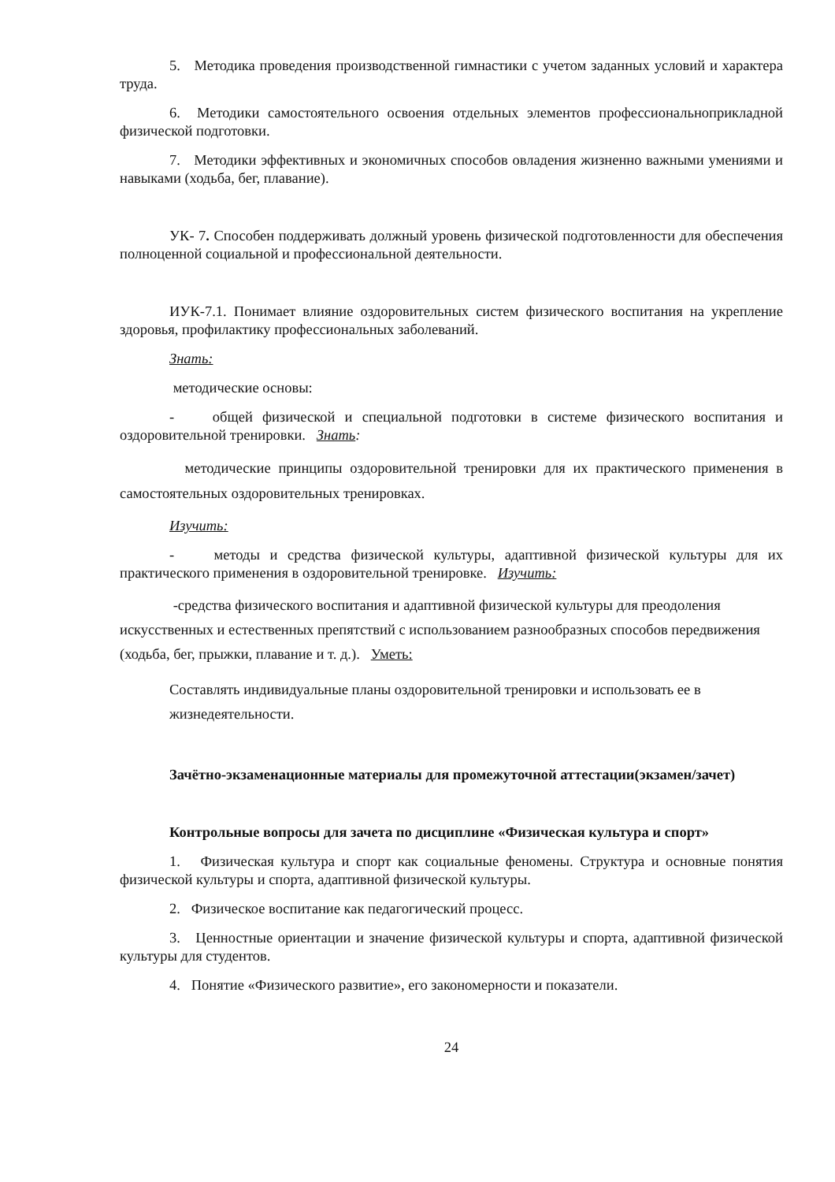5. Методика проведения производственной гимнастики с учетом заданных условий и характера труда.
6. Методики самостоятельного освоения отдельных элементов профессиональноприкладной физической подготовки.
7. Методики эффективных и экономичных способов овладения жизненно важными умениями и навыками (ходьба, бег, плавание).
УК- 7. Способен поддерживать должный уровень физической подготовленности для обеспечения полноценной социальной и профессиональной деятельности.
ИУК-7.1. Понимает влияние оздоровительных систем физического воспитания на укрепление здоровья, профилактику профессиональных заболеваний.
Знать:
методические основы:
- общей физической и специальной подготовки в системе физического воспитания и оздоровительной тренировки. Знать:
методические принципы оздоровительной тренировки для их практического применения в самостоятельных оздоровительных тренировках.
Изучить:
- методы и средства физической культуры, адаптивной физической культуры для их практического применения в оздоровительной тренировке. Изучить:
-средства физического воспитания и адаптивной физической культуры для преодоления искусственных и естественных препятствий с использованием разнообразных способов передвижения (ходьба, бег, прыжки, плавание и т. д.). Уметь:
Составлять индивидуальные планы оздоровительной тренировки и использовать ее в жизнедеятельности.
Зачётно-экзаменационные материалы для промежуточной аттестации(экзамен/зачет)
Контрольные вопросы для зачета по дисциплине «Физическая культура и спорт»
1. Физическая культура и спорт как социальные феномены. Структура и основные понятия физической культуры и спорта, адаптивной физической культуры.
2. Физическое воспитание как педагогический процесс.
3. Ценностные ориентации и значение физической культуры и спорта, адаптивной физической культуры для студентов.
4. Понятие «Физического развитие», его закономерности и показатели.
24